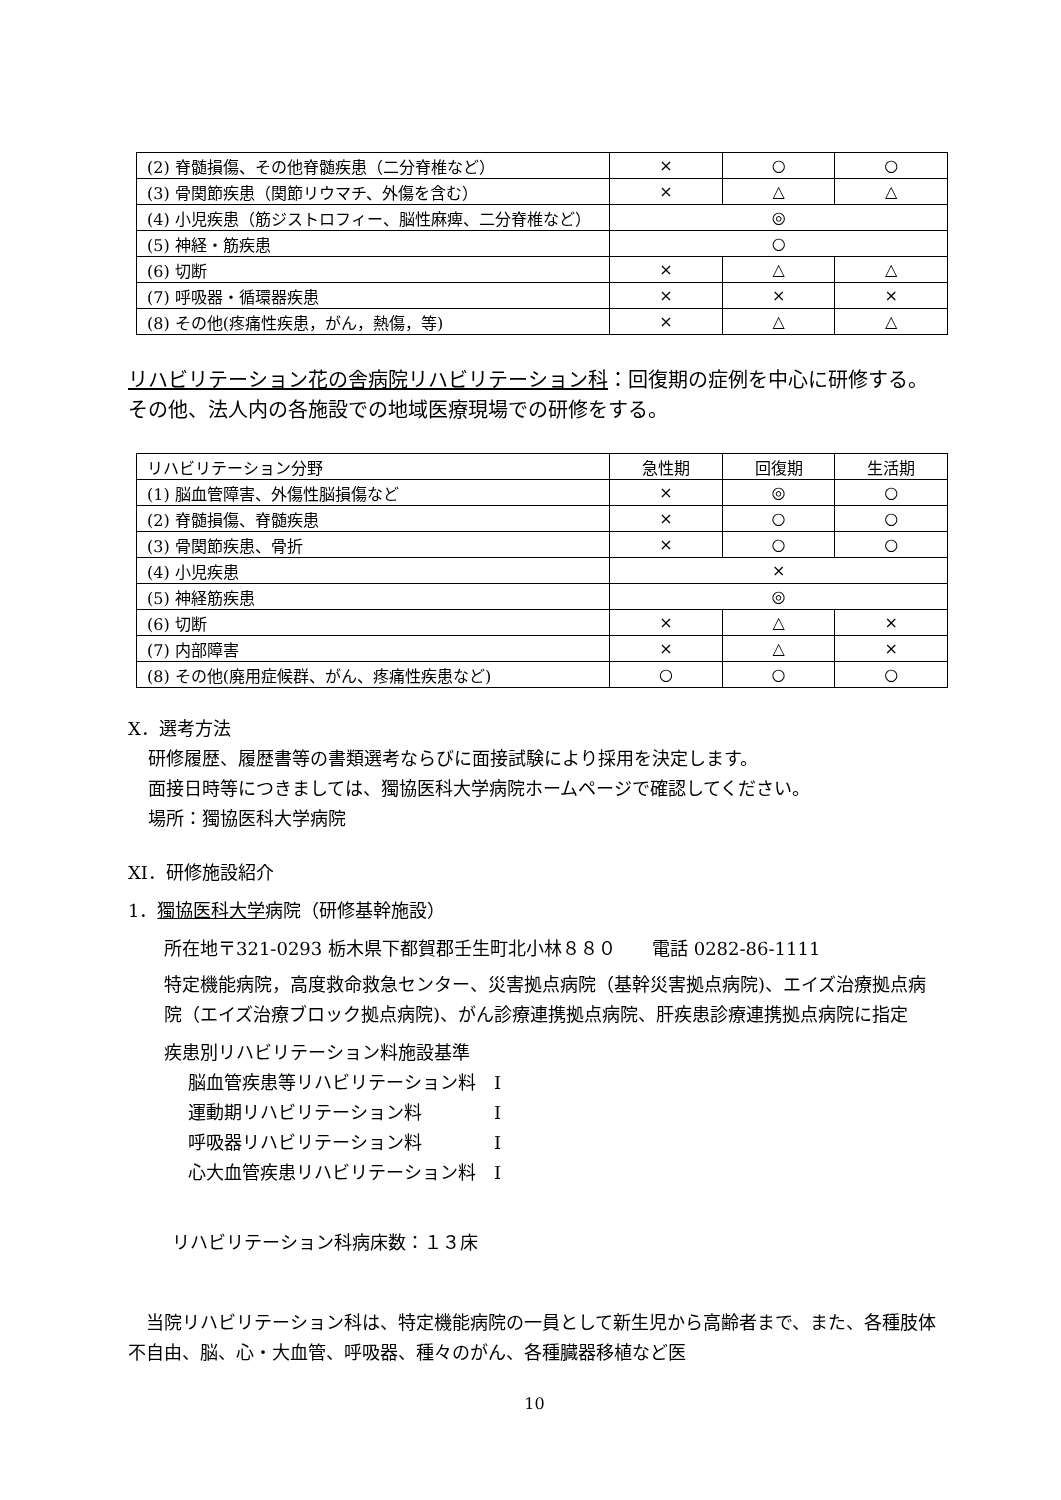| (2) 脊髄損傷、その他脊髄疾患（二分脊椎など） | × | ○ | ○ |
| (3) 骨関節疾患（関節リウマチ、外傷を含む） | × | △ | △ |
| (4) 小児疾患（筋ジストロフィー、脳性麻痺、二分脊椎など） | ◎ | | |
| (5) 神経・筋疾患 | ○ | | |
| (6) 切断 | × | △ | △ |
| (7) 呼吸器・循環器疾患 | × | × | × |
| (8) その他(疼痛性疾患，がん，熱傷，等) | × | △ | △ |
リハビリテーション花の舎病院リハビリテーション科：回復期の症例を中心に研修する。その他、法人内の各施設での地域医療現場での研修をする。
| リハビリテーション分野 | 急性期 | 回復期 | 生活期 |
| (1) 脳血管障害、外傷性脳損傷など | × | ◎ | ○ |
| (2) 脊髄損傷、脊髄疾患 | × | ○ | ○ |
| (3) 骨関節疾患、骨折 | × | ○ | ○ |
| (4) 小児疾患 | × | | |
| (5) 神経筋疾患 | ◎ | | |
| (6) 切断 | × | △ | × |
| (7) 内部障害 | × | △ | × |
| (8) その他(廃用症候群、がん、疼痛性疾患など) | ○ | ○ | ○ |
X．選考方法
研修履歴、履歴書等の書類選考ならびに面接試験により採用を決定します。
面接日時等につきましては、獨協医科大学病院ホームページで確認してください。
場所：獨協医科大学病院
XI．研修施設紹介
1．獨協医科大学病院（研修基幹施設）
所在地〒321-0293 栃木県下都賀郡壬生町北小林８８０　　電話 0282-86-1111
特定機能病院，高度救命救急センター、災害拠点病院（基幹災害拠点病院)、エイズ治療拠点病院（エイズ治療ブロック拠点病院)、がん診療連携拠点病院、肝疾患診療連携拠点病院に指定
疾患別リハビリテーション料施設基準
脳血管疾患等リハビリテーション料　Ⅰ
運動期リハビリテーション料　　　　Ⅰ
呼吸器リハビリテーション料　　　　Ⅰ
心大血管疾患リハビリテーション料　Ⅰ
リハビリテーション科病床数：１３床
　当院リハビリテーション科は、特定機能病院の一員として新生児から高齢者まで、また、各種肢体不自由、脳、心・大血管、呼吸器、種々のがん、各種臓器移植など医
10